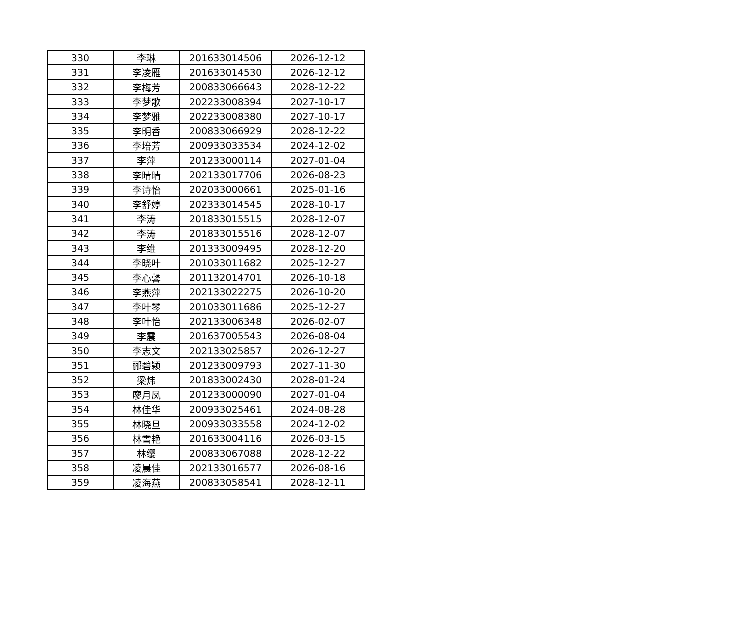| 330 | 李琳 | 201633014506 | 2026-12-12 |
| 331 | 李凌雁 | 201633014530 | 2026-12-12 |
| 332 | 李梅芳 | 200833066643 | 2028-12-22 |
| 333 | 李梦歌 | 202233008394 | 2027-10-17 |
| 334 | 李梦雅 | 202233008380 | 2027-10-17 |
| 335 | 李明香 | 200833066929 | 2028-12-22 |
| 336 | 李培芳 | 200933033534 | 2024-12-02 |
| 337 | 李萍 | 201233000114 | 2027-01-04 |
| 338 | 李晴晴 | 202133017706 | 2026-08-23 |
| 339 | 李诗怡 | 202033000661 | 2025-01-16 |
| 340 | 李舒婷 | 202333014545 | 2028-10-17 |
| 341 | 李涛 | 201833015515 | 2028-12-07 |
| 342 | 李涛 | 201833015516 | 2028-12-07 |
| 343 | 李维 | 201333009495 | 2028-12-20 |
| 344 | 李晓叶 | 201033011682 | 2025-12-27 |
| 345 | 李心馨 | 201132014701 | 2026-10-18 |
| 346 | 李燕萍 | 202133022275 | 2026-10-20 |
| 347 | 李叶琴 | 201033011686 | 2025-12-27 |
| 348 | 李叶怡 | 202133006348 | 2026-02-07 |
| 349 | 李震 | 201637005543 | 2026-08-04 |
| 350 | 李志文 | 202133025857 | 2026-12-27 |
| 351 | 郦碧颖 | 201233009793 | 2027-11-30 |
| 352 | 梁炜 | 201833002430 | 2028-01-24 |
| 353 | 廖月凤 | 201233000090 | 2027-01-04 |
| 354 | 林佳华 | 200933025461 | 2024-08-28 |
| 355 | 林晓旦 | 200933033558 | 2024-12-02 |
| 356 | 林雪艳 | 201633004116 | 2026-03-15 |
| 357 | 林缨 | 200833067088 | 2028-12-22 |
| 358 | 凌晨佳 | 202133016577 | 2026-08-16 |
| 359 | 凌海燕 | 200833058541 | 2028-12-11 |